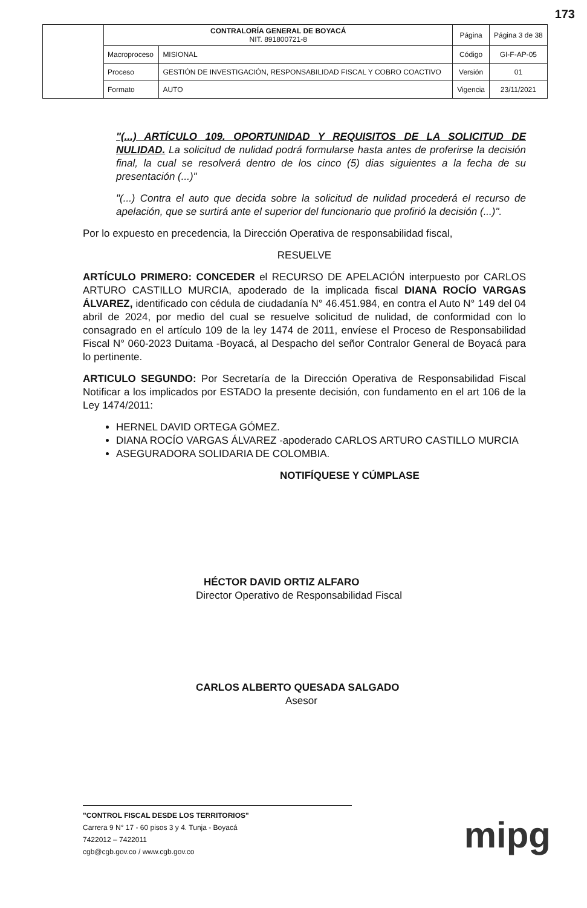173
| | CONTRALORÍA GENERAL DE BOYACÁ NIT. 891800721-8 | | Página | Página 3 de 38 |
| | Macroproceso | MISIONAL | Código | GI-F-AP-05 |
| | Proceso | GESTIÓN DE INVESTIGACIÓN, RESPONSABILIDAD FISCAL Y COBRO COACTIVO | Versión | 01 |
| | Formato | AUTO | Vigencia | 23/11/2021 |
"(...) ARTÍCULO 109. OPORTUNIDAD Y REQUISITOS DE LA SOLICITUD DE NULIDAD. La solicitud de nulidad podrá formularse hasta antes de proferirse la decisión final, la cual se resolverá dentro de los cinco (5) dias siguientes a la fecha de su presentación (...)"
"(...) Contra el auto que decida sobre la solicitud de nulidad procederá el recurso de apelación, que se surtirá ante el superior del funcionario que profirió la decisión (...)".
Por lo expuesto en precedencia, la Dirección Operativa de responsabilidad fiscal,
RESUELVE
ARTÍCULO PRIMERO: CONCEDER el RECURSO DE APELACIÓN interpuesto por CARLOS ARTURO CASTILLO MURCIA, apoderado de la implicada fiscal DIANA ROCÍO VARGAS ÁLVAREZ, identificado con cédula de ciudadanía N° 46.451.984, en contra el Auto N° 149 del 04 abril de 2024, por medio del cual se resuelve solicitud de nulidad, de conformidad con lo consagrado en el artículo 109 de la ley 1474 de 2011, envíese el Proceso de Responsabilidad Fiscal N° 060-2023 Duitama -Boyacá, al Despacho del señor Contralor General de Boyacá para lo pertinente.
ARTICULO SEGUNDO: Por Secretaría de la Dirección Operativa de Responsabilidad Fiscal Notificar a los implicados por ESTADO la presente decisión, con fundamento en el art 106 de la Ley 1474/2011:
HERNEL DAVID ORTEGA GÓMEZ.
DIANA ROCÍO VARGAS ÁLVAREZ -apoderado CARLOS ARTURO CASTILLO MURCIA
ASEGURADORA SOLIDARIA DE COLOMBIA.
NOTIFÍQUESE Y CÚMPLASE
HÉCTOR DAVID ORTIZ ALFARO
Director Operativo de Responsabilidad Fiscal
CARLOS ALBERTO QUESADA SALGADO
Asesor
"CONTROL FISCAL DESDE LOS TERRITORIOS"
Carrera 9 N° 17 - 60 pisos 3 y 4. Tunja - Boyacá
7422012 – 7422011
cgb@cgb.gov.co / www.cgb.gov.co
mipg